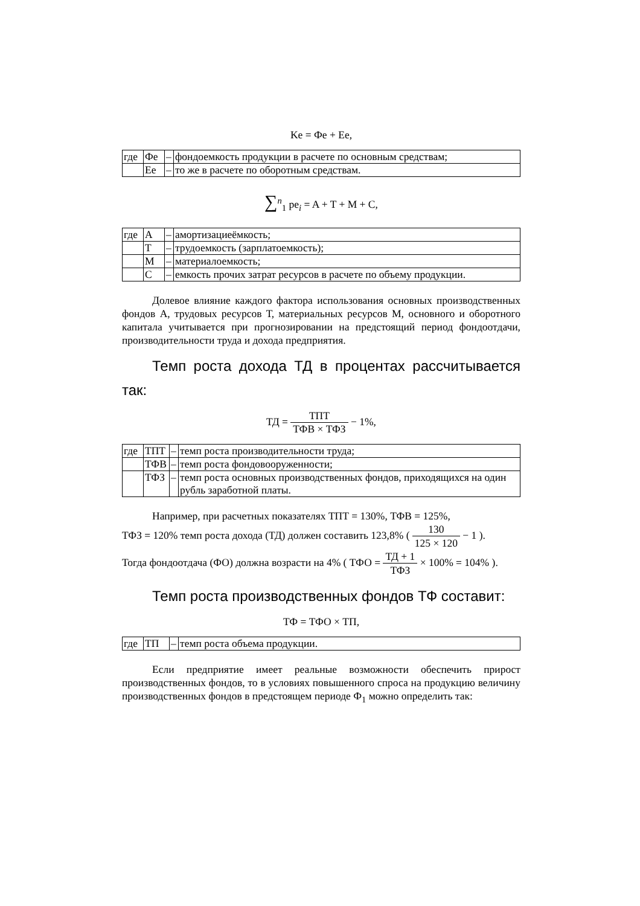Ke = Фe + Ee,
| где | Фе | – | фондоемкость продукции в расчете по основным средствам; |
| | Ее | – | то же в расчете по оборотным средствам. |
∑<sup>n</sup><sub>1</sub> pe<sub>i</sub> = A + T + M + C,
| где | А | – | амортизациеёмкость; |
| | Т | – | трудоемкость (зарплатоемкость); |
| | М | – | материалоемкость; |
| | С | – | емкость прочих затрат ресурсов в расчете по объему продукции. |
Долевое влияние каждого фактора использования основных производственных фондов А, трудовых ресурсов Т, материальных ресурсов М, основного и оборотного капитала учитывается при прогнозировании на предстоящий период фондоотдачи, производительности труда и дохода предприятия.
Темп роста дохода ТД в процентах рассчитывается так:
ТД = ТПТ ТФВ × ТФЗ − 1%,
| где | ТПТ | – | темп роста производительности труда; |
| | ТФВ | – | темп роста фондовооруженности; |
| | ТФЗ | – | темп роста основных производственных фондов, приходящихся на один рубль заработной платы. |
Например, при расчетных показателях ТПТ = 130%, ТФВ = 125%,
ТФЗ = 120% темп роста дохода (ТД) должен составить 123,8% ( 130 125 × 120 − 1 ).
Тогда фондоотдача (ФО) должна возрасти на 4% ( ТФО = ТД + 1 ТФЗ × 100% = 104% ).
Темп роста производственных фондов ТФ составит:
ТФ = ТФО × ТП,
| где | ТП | – | темп роста объема продукции. |
Если предприятие имеет реальные возможности обеспечить прирост производственных фондов, то в условиях повышенного спроса на продукцию величину производственных фондов в предстоящем периоде Ф<sub>1</sub> можно определить так: